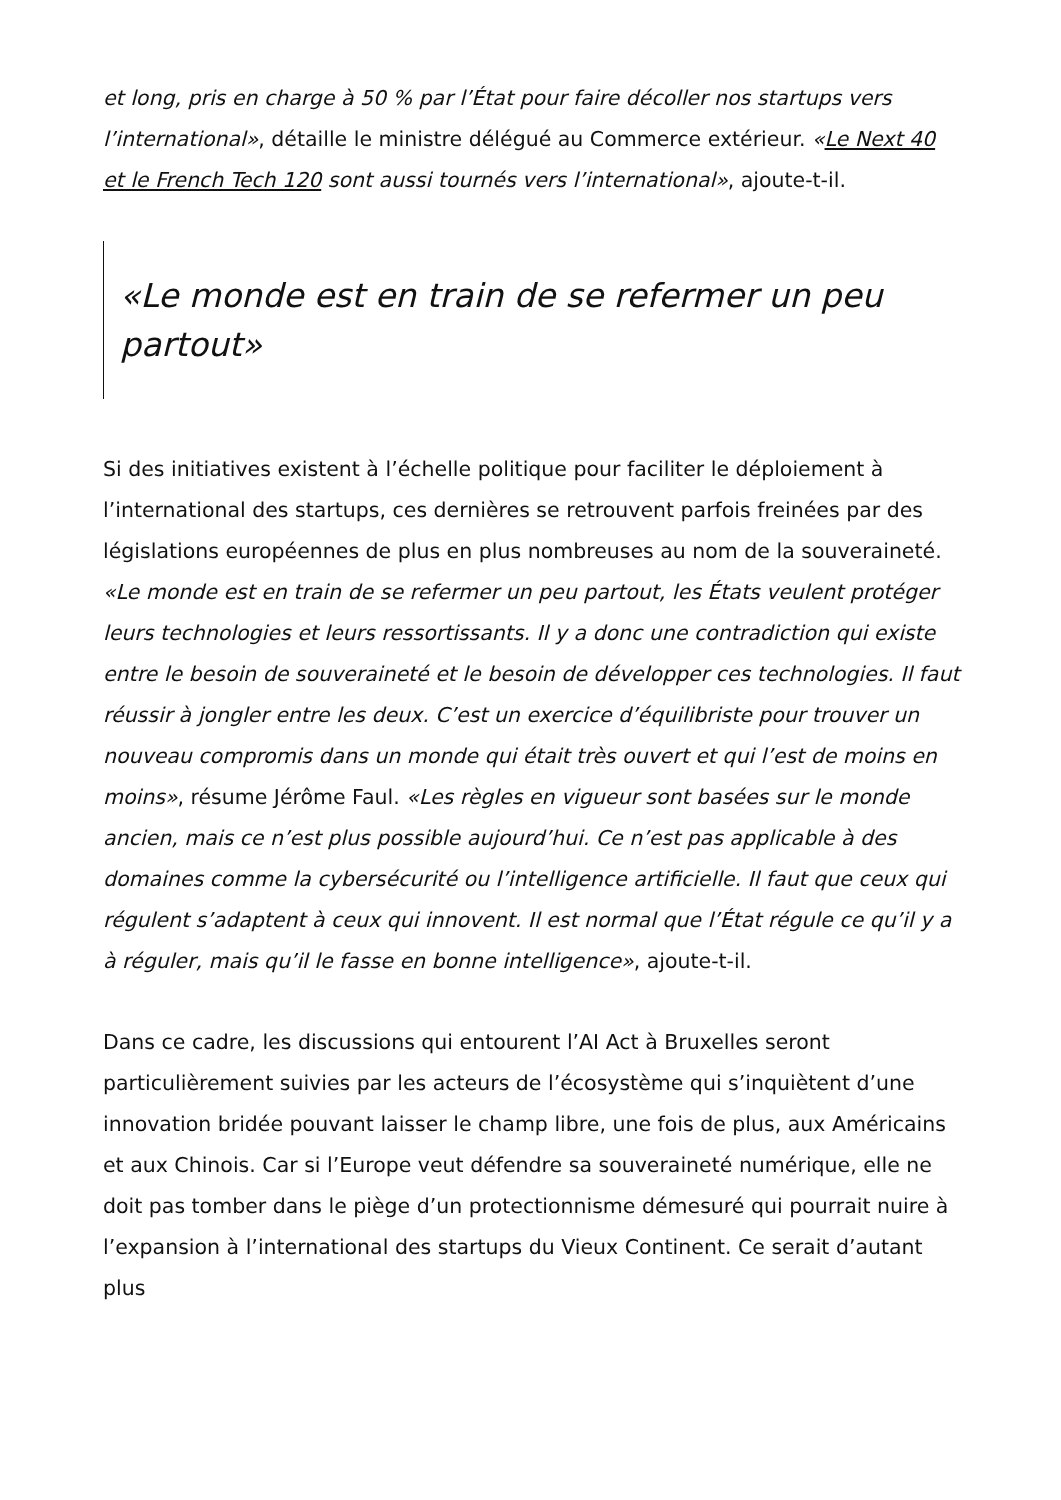et long, pris en charge à 50 % par l’État pour faire décoller nos startups vers l’international», détaille le ministre délégué au Commerce extérieur. «Le Next 40 et le French Tech 120 sont aussi tournés vers l’international», ajoute-t-il.
«Le monde est en train de se refermer un peu partout»
Si des initiatives existent à l’échelle politique pour faciliter le déploiement à l’international des startups, ces dernières se retrouvent parfois freinées par des législations européennes de plus en plus nombreuses au nom de la souveraineté. «Le monde est en train de se refermer un peu partout, les États veulent protéger leurs technologies et leurs ressortissants. Il y a donc une contradiction qui existe entre le besoin de souveraineté et le besoin de développer ces technologies. Il faut réussir à jongler entre les deux. C’est un exercice d’équilibriste pour trouver un nouveau compromis dans un monde qui était très ouvert et qui l’est de moins en moins», résume Jérôme Faul. «Les règles en vigueur sont basées sur le monde ancien, mais ce n’est plus possible aujourd’hui. Ce n’est pas applicable à des domaines comme la cybersécurité ou l’intelligence artificielle. Il faut que ceux qui régulent s’adaptent à ceux qui innovent. Il est normal que l’État régule ce qu’il y a à réguler, mais qu’il le fasse en bonne intelligence», ajoute-t-il.
Dans ce cadre, les discussions qui entourent l’AI Act à Bruxelles seront particulièrement suivies par les acteurs de l’écosystème qui s’inquiètent d’une innovation bridée pouvant laisser le champ libre, une fois de plus, aux Américains et aux Chinois. Car si l’Europe veut défendre sa souveraineté numérique, elle ne doit pas tomber dans le piège d’un protectionnisme démesuré qui pourrait nuire à l’expansion à l’international des startups du Vieux Continent. Ce serait d’autant plus